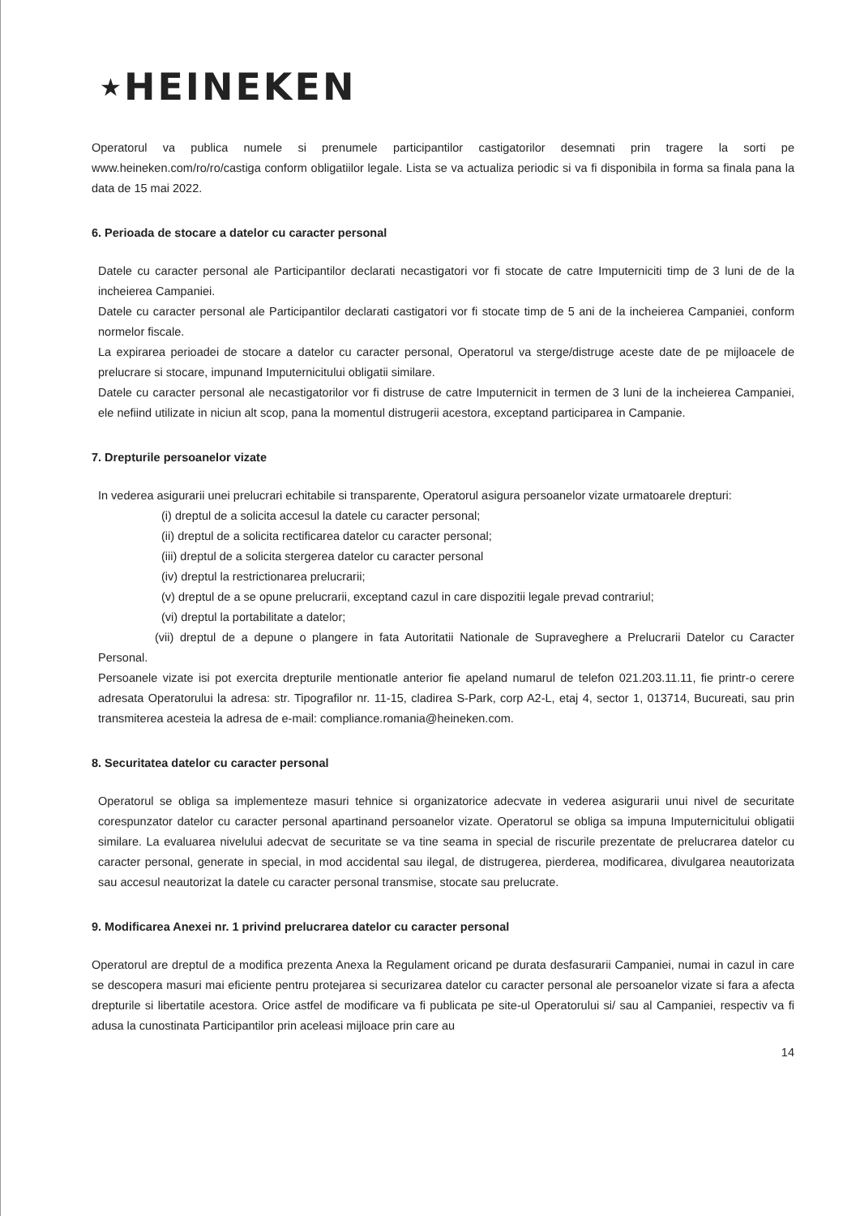★HEINEKEN
Operatorul va publica numele si prenumele participantilor castigatorilor desemnati prin tragere la sorti pe www.heineken.com/ro/ro/castiga conform obligatiilor legale. Lista se va actualiza periodic si va fi disponibila in forma sa finala pana la data de 15 mai 2022.
6. Perioada de stocare a datelor cu caracter personal
Datele cu caracter personal ale Participantilor declarati necastigatori vor fi stocate de catre Imputerniciti timp de 3 luni de de la incheierea Campaniei.
Datele cu caracter personal ale Participantilor declarati castigatori vor fi stocate timp de 5 ani de la incheierea Campaniei, conform normelor fiscale.
La expirarea perioadei de stocare a datelor cu caracter personal, Operatorul va sterge/distruge aceste date de pe mijloacele de prelucrare si stocare, impunand Imputernicitului obligatii similare.
Datele cu caracter personal ale necastigatorilor vor fi distruse de catre Imputernicit in termen de 3 luni de la incheierea Campaniei, ele nefiind utilizate in niciun alt scop, pana la momentul distrugerii acestora, exceptand participarea in Campanie.
7. Drepturile persoanelor vizate
In vederea asigurarii unei prelucrari echitabile si transparente, Operatorul asigura persoanelor vizate urmatoarele drepturi:
(i) dreptul de a solicita accesul la datele cu caracter personal;
(ii) dreptul de a solicita rectificarea datelor cu caracter personal;
(iii) dreptul de a solicita stergerea datelor cu caracter personal
(iv) dreptul la restrictionarea prelucrarii;
(v) dreptul de a se opune prelucrarii, exceptand cazul in care dispozitii legale prevad contrariul;
(vi) dreptul la portabilitate a datelor;
(vii) dreptul de a depune o plangere in fata Autoritatii Nationale de Supraveghere a Prelucrarii Datelor cu Caracter Personal.
Persoanele vizate isi pot exercita drepturile mentionatle anterior fie apeland numarul de telefon 021.203.11.11, fie printr-o cerere adresata Operatorului la adresa: str. Tipografilor nr. 11-15, cladirea S-Park, corp A2-L, etaj 4, sector 1, 013714, Bucureati, sau prin transmiterea acesteia la adresa de e-mail: compliance.romania@heineken.com.
8. Securitatea datelor cu caracter personal
Operatorul se obliga sa implementeze masuri tehnice si organizatorice adecvate in vederea asigurarii unui nivel de securitate corespunzator datelor cu caracter personal apartinand persoanelor vizate. Operatorul se obliga sa impuna Imputernicitului obligatii similare. La evaluarea nivelului adecvat de securitate se va tine seama in special de riscurile prezentate de prelucrarea datelor cu caracter personal, generate in special, in mod accidental sau ilegal, de distrugerea, pierderea, modificarea, divulgarea neautorizata sau accesul neautorizat la datele cu caracter personal transmise, stocate sau prelucrate.
9. Modificarea Anexei nr. 1 privind prelucrarea datelor cu caracter personal
Operatorul are dreptul de a modifica prezenta Anexa la Regulament oricand pe durata desfasurarii Campaniei, numai in cazul in care se descopera masuri mai eficiente pentru protejarea si securizarea datelor cu caracter personal ale persoanelor vizate si fara a afecta drepturile si libertatile acestora. Orice astfel de modificare va fi publicata pe site-ul Operatorului si/ sau al Campaniei, respectiv va fi adusa la cunostinata Participantilor prin aceleasi mijloace prin care au
14